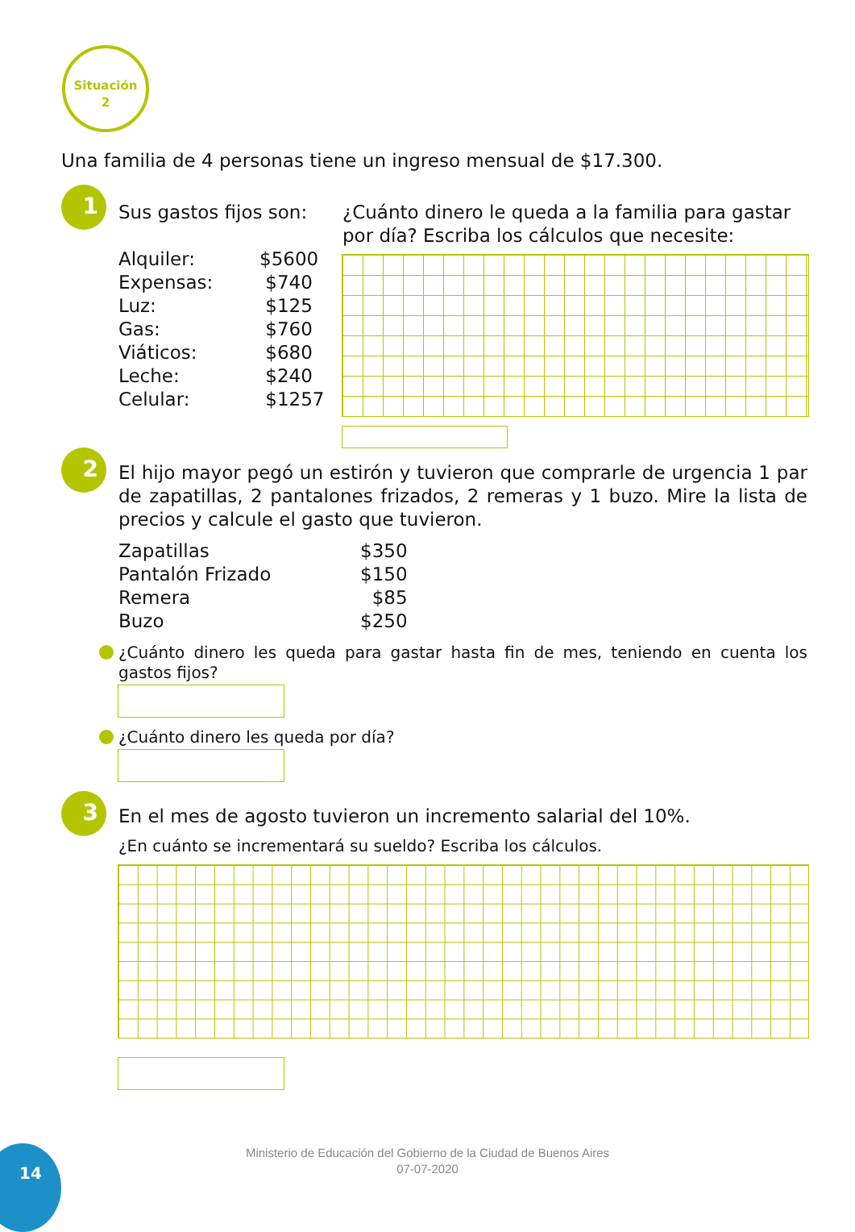Situación
2
Una familia de 4 personas tiene un ingreso mensual de $17.300.
1
Sus gastos fijos son:
| Alquiler: | $5600 |
| Expensas: | $740 |
| Luz: | $125 |
| Gas: | $760 |
| Viáticos: | $680 |
| Leche: | $240 |
| Celular: | $1257 |
¿Cuánto dinero le queda a la familia para gastar por día? Escriba los cálculos que necesite:
2
El hijo mayor pegó un estirón y tuvieron que comprarle de urgencia 1 par de zapatillas, 2 pantalones frizados, 2 remeras y 1 buzo. Mire la lista de precios y calcule el gasto que tuvieron.
| Zapatillas | $350 |
| Pantalón Frizado | $150 |
| Remera | $85 |
| Buzo | $250 |
¿Cuánto dinero les queda para gastar hasta fin de mes, teniendo en cuenta los gastos fijos?
¿Cuánto dinero les queda por día?
3
En el mes de agosto tuvieron un incremento salarial del 10%.
¿En cuánto se incrementará su sueldo? Escriba los cálculos.
14
Ministerio de Educación del Gobierno de la Ciudad de Buenos Aires
07-07-2020